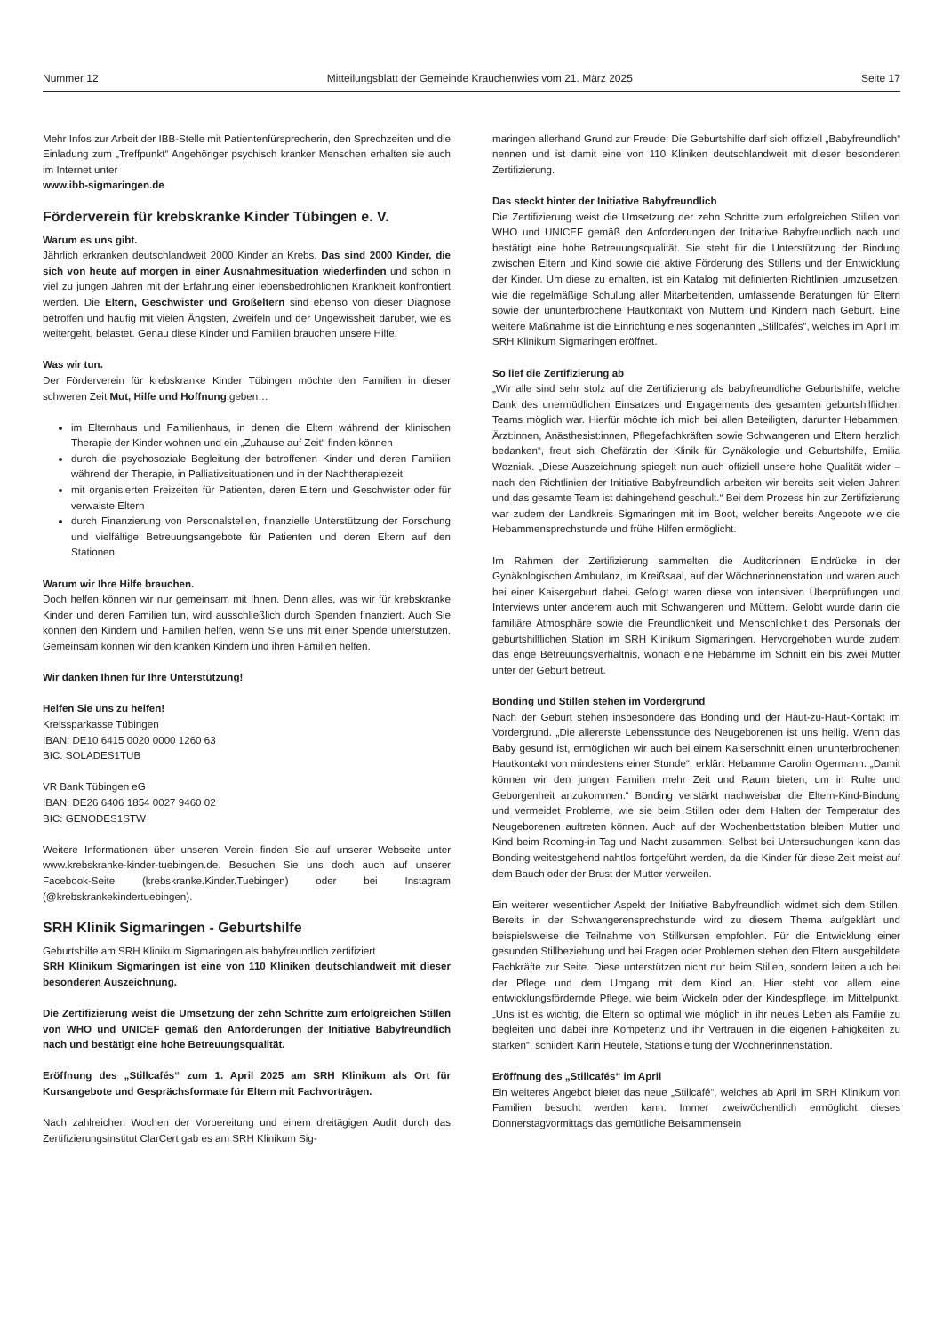Nummer 12 Mitteilungsblatt der Gemeinde Krauchenwies vom 21. März 2025 Seite 17
Mehr Infos zur Arbeit der IBB-Stelle mit Patientenfürsprecherin, den Sprechzeiten und die Einladung zum „Treffpunkt“ Angehöriger psychisch kranker Menschen erhalten sie auch im Internet unter
www.ibb-sigmaringen.de
Förderverein für krebskranke Kinder Tübingen e. V.
Warum es uns gibt.
Jährlich erkranken deutschlandweit 2000 Kinder an Krebs. Das sind 2000 Kinder, die sich von heute auf morgen in einer Ausnahmesituation wiederfinden und schon in viel zu jungen Jahren mit der Erfahrung einer lebensbedrohlichen Krankheit konfrontiert werden. Die Eltern, Geschwister und Großeltern sind ebenso von dieser Diagnose betroffen und häufig mit vielen Ängsten, Zweifeln und der Ungewissheit darüber, wie es weitergeht, belastet. Genau diese Kinder und Familien brauchen unsere Hilfe.
Was wir tun.
Der Förderverein für krebskranke Kinder Tübingen möchte den Familien in dieser schweren Zeit Mut, Hilfe und Hoffnung geben…
im Elternhaus und Familienhaus, in denen die Eltern während der klinischen Therapie der Kinder wohnen und ein „Zuhause auf Zeit“ finden können
durch die psychosoziale Begleitung der betroffenen Kinder und deren Familien während der Therapie, in Palliativsituationen und in der Nachtherapiezeit
mit organisierten Freizeiten für Patienten, deren Eltern und Geschwister oder für verwaiste Eltern
durch Finanzierung von Personalstellen, finanzielle Unterstützung der Forschung und vielfältige Betreuungsangebote für Patienten und deren Eltern auf den Stationen
Warum wir Ihre Hilfe brauchen.
Doch helfen können wir nur gemeinsam mit Ihnen. Denn alles, was wir für krebskranke Kinder und deren Familien tun, wird ausschließlich durch Spenden finanziert. Auch Sie können den Kindern und Familien helfen, wenn Sie uns mit einer Spende unterstützen. Gemeinsam können wir den kranken Kindern und ihren Familien helfen.
Wir danken Ihnen für Ihre Unterstützung!
Helfen Sie uns zu helfen!
Kreissparkasse Tübingen
IBAN: DE10 6415 0020 0000 1260 63
BIC: SOLADES1TUB
VR Bank Tübingen eG
IBAN: DE26 6406 1854 0027 9460 02
BIC: GENODES1STW
Weitere Informationen über unseren Verein finden Sie auf unserer Webseite unter www.krebskranke-kinder-tuebingen.de. Besuchen Sie uns doch auch auf unserer Facebook-Seite (krebskranke.Kinder.Tuebingen) oder bei Instagram (@krebskrankekindertuebingen).
SRH Klinik Sigmaringen - Geburtshilfe
Geburtshilfe am SRH Klinikum Sigmaringen als babyfreundlich zertifiziert
SRH Klinikum Sigmaringen ist eine von 110 Kliniken deutschlandweit mit dieser besonderen Auszeichnung.
Die Zertifizierung weist die Umsetzung der zehn Schritte zum erfolgreichen Stillen von WHO und UNICEF gemäß den Anforderungen der Initiative Babyfreundlich nach und bestätigt eine hohe Betreuungsqualität.
Eröffnung des „Stillcafés“ zum 1. April 2025 am SRH Klinikum als Ort für Kursangebote und Gesprächsformate für Eltern mit Fachvorträgen.
Nach zahlreichen Wochen der Vorbereitung und einem dreitägigen Audit durch das Zertifizierungsinstitut ClarCert gab es am SRH Klinikum Sig-
maringen allerhand Grund zur Freude: Die Geburtshilfe darf sich offiziell „Babyfreundlich“ nennen und ist damit eine von 110 Kliniken deutschlandweit mit dieser besonderen Zertifizierung.
Das steckt hinter der Initiative Babyfreundlich
Die Zertifizierung weist die Umsetzung der zehn Schritte zum erfolgreichen Stillen von WHO und UNICEF gemäß den Anforderungen der Initiative Babyfreundlich nach und bestätigt eine hohe Betreuungsqualität. Sie steht für die Unterstützung der Bindung zwischen Eltern und Kind sowie die aktive Förderung des Stillens und der Entwicklung der Kinder. Um diese zu erhalten, ist ein Katalog mit definierten Richtlinien umzusetzen, wie die regelmäßige Schulung aller Mitarbeitenden, umfassende Beratungen für Eltern sowie der ununterbrochene Hautkontakt von Müttern und Kindern nach Geburt. Eine weitere Maßnahme ist die Einrichtung eines sogenannten „Stillcafés“, welches im April im SRH Klinikum Sigmaringen eröffnet.
So lief die Zertifizierung ab
„Wir alle sind sehr stolz auf die Zertifizierung als babyfreundliche Geburtshilfe, welche Dank des unermüdlichen Einsatzes und Engagements des gesamten geburtshilflichen Teams möglich war. Hierfür möchte ich mich bei allen Beteiligten, darunter Hebammen, Ärzt:innen, Anästhesist:innen, Pflegefachkräften sowie Schwangeren und Eltern herzlich bedanken“, freut sich Chefärztin der Klinik für Gynäkologie und Geburtshilfe, Emilia Wozniak. „Diese Auszeichnung spiegelt nun auch offiziell unsere hohe Qualität wider –nach den Richtlinien der Initiative Babyfreundlich arbeiten wir bereits seit vielen Jahren und das gesamte Team ist dahingehend geschult.“ Bei dem Prozess hin zur Zertifizierung war zudem der Landkreis Sigmaringen mit im Boot, welcher bereits Angebote wie die Hebammensprechstunde und frühe Hilfen ermöglicht.
Im Rahmen der Zertifizierung sammelten die Auditorinnen Eindrücke in der Gynäkologischen Ambulanz, im Kreißsaal, auf der Wöchnerinnenstation und waren auch bei einer Kaisergeburt dabei. Gefolgt waren diese von intensiven Überprüfungen und Interviews unter anderem auch mit Schwangeren und Müttern. Gelobt wurde darin die familiäre Atmosphäre sowie die Freundlichkeit und Menschlichkeit des Personals der geburtshilflichen Station im SRH Klinikum Sigmaringen. Hervorgehoben wurde zudem das enge Betreuungsverhältnis, wonach eine Hebamme im Schnitt ein bis zwei Mütter unter der Geburt betreut.
Bonding und Stillen stehen im Vordergrund
Nach der Geburt stehen insbesondere das Bonding und der Haut-zu-Haut-Kontakt im Vordergrund. „Die allererste Lebensstunde des Neugeborenen ist uns heilig. Wenn das Baby gesund ist, ermöglichen wir auch bei einem Kaiserschnitt einen ununterbrochenen Hautkontakt von mindestens einer Stunde“, erklärt Hebamme Carolin Ogermann. „Damit können wir den jungen Familien mehr Zeit und Raum bieten, um in Ruhe und Geborgenheit anzukommen.“ Bonding verstärkt nachweisbar die Eltern-Kind-Bindung und vermeidet Probleme, wie sie beim Stillen oder dem Halten der Temperatur des Neugeborenen auftreten können. Auch auf der Wochenbettstation bleiben Mutter und Kind beim Rooming-in Tag und Nacht zusammen. Selbst bei Untersuchungen kann das Bonding weitestgehend nahtlos fortgeführt werden, da die Kinder für diese Zeit meist auf dem Bauch oder der Brust der Mutter verweilen.
Ein weiterer wesentlicher Aspekt der Initiative Babyfreundlich widmet sich dem Stillen. Bereits in der Schwangerensprechstunde wird zu diesem Thema aufgeklärt und beispielsweise die Teilnahme von Stillkursen empfohlen. Für die Entwicklung einer gesunden Stillbeziehung und bei Fragen oder Problemen stehen den Eltern ausgebildete Fachkräfte zur Seite. Diese unterstützen nicht nur beim Stillen, sondern leiten auch bei der Pflege und dem Umgang mit dem Kind an. Hier steht vor allem eine entwicklungsfördernde Pflege, wie beim Wickeln oder der Kindespflege, im Mittelpunkt. „Uns ist es wichtig, die Eltern so optimal wie möglich in ihr neues Leben als Familie zu begleiten und dabei ihre Kompetenz und ihr Vertrauen in die eigenen Fähigkeiten zu stärken“, schildert Karin Heutele, Stationsleitung der Wöchnerinnenstation.
Eröffnung des „Stillcafés“ im April
Ein weiteres Angebot bietet das neue „Stillcafé“, welches ab April im SRH Klinikum von Familien besucht werden kann. Immer zweiwöchentlich ermöglicht dieses Donnerstagvormittags das gemütliche Beisammensein